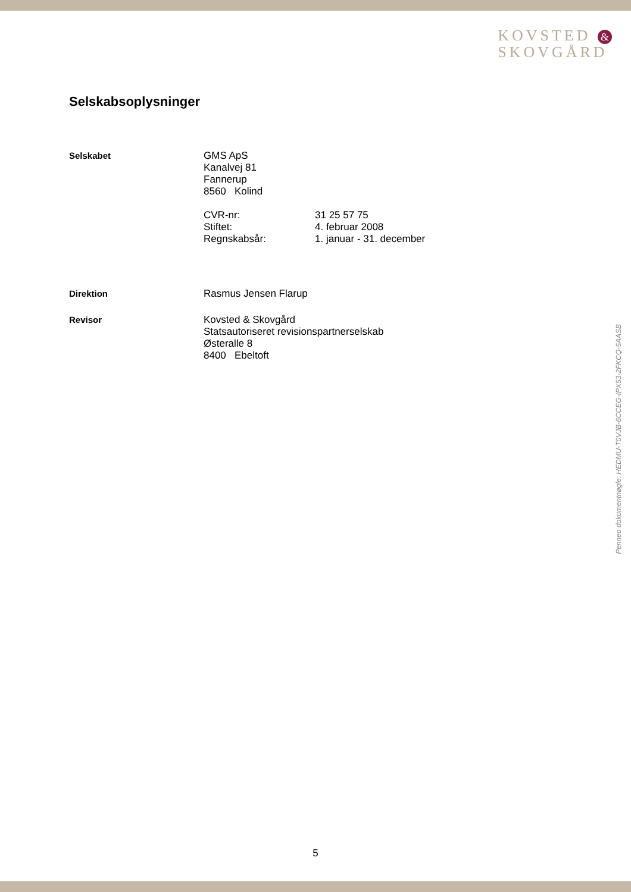KOVSTED &
SKOVGÅRD
Selskabsoplysninger
Selskabet GMS ApS
Kanalvej 81
Fannerup
8560 Kolind
CVR-nr: 31 25 57 75
Stiftet: 4. februar 2008
Regnskabsår: 1. januar - 31. december
Direktion Rasmus Jensen Flarup
Revisor Kovsted & Skovgård
Statsautoriseret revisionspartnerselskab
Østeralle 8
8400 Ebeltoft
Penneo dokumentnøgle: HEDMU-T0VJB-6CCEG-IPX53-2FKCQ-5AASB
5